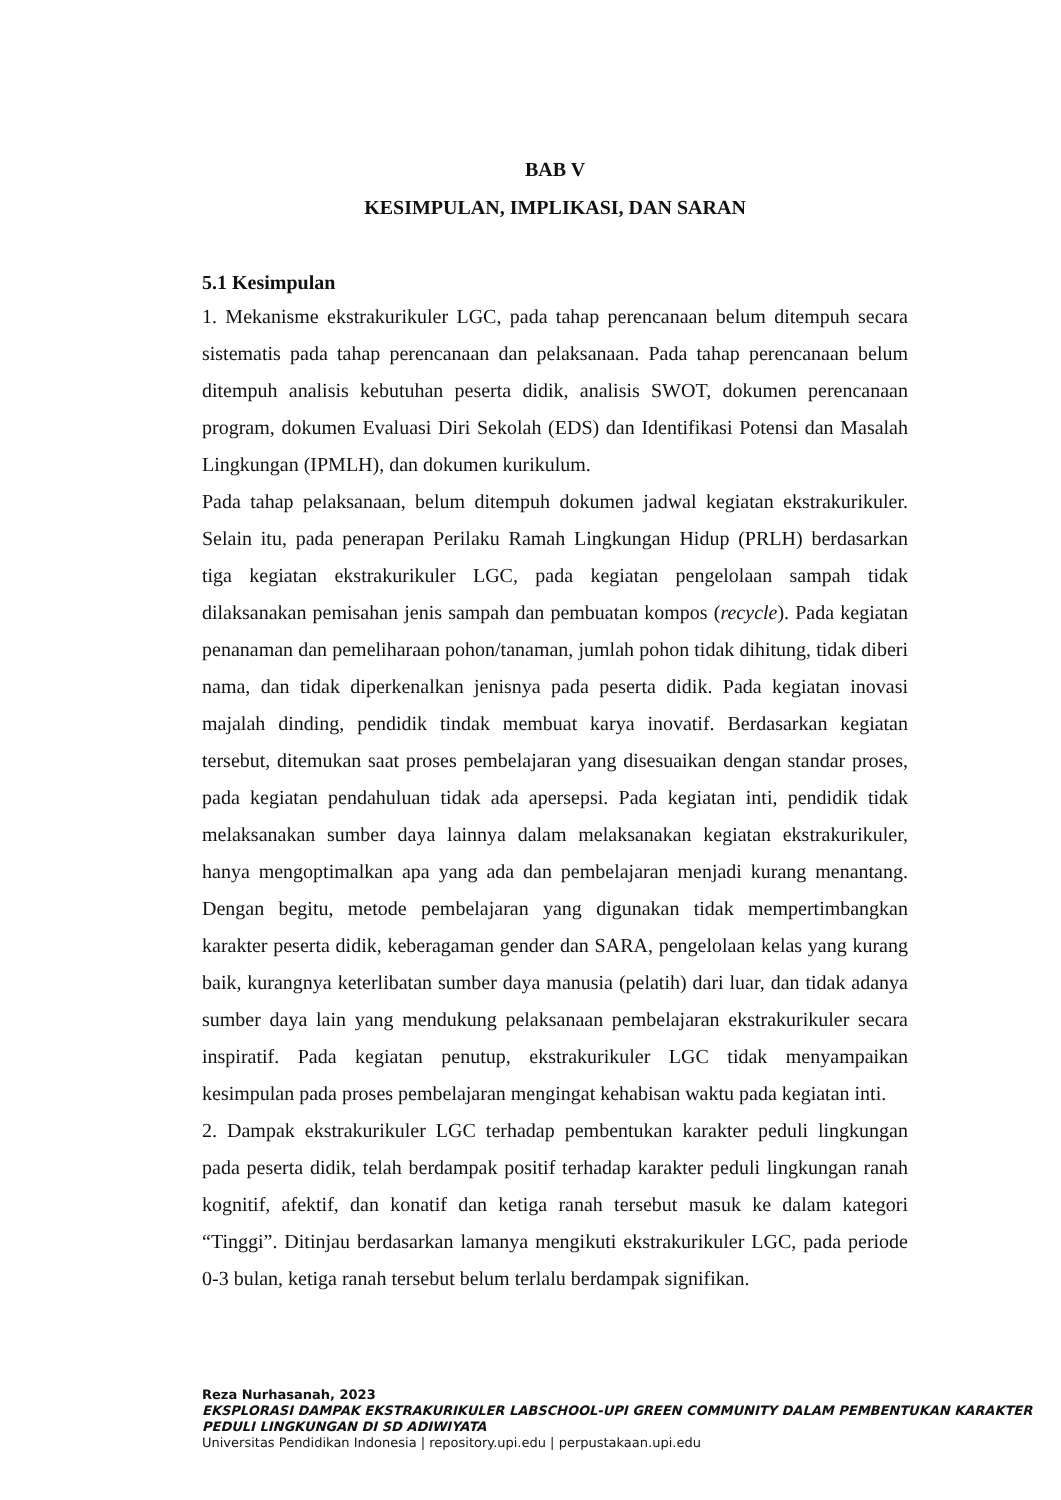BAB V
KESIMPULAN, IMPLIKASI, DAN SARAN
5.1 Kesimpulan
1. Mekanisme ekstrakurikuler LGC, pada tahap perencanaan belum ditempuh secara sistematis pada tahap perencanaan dan pelaksanaan. Pada tahap perencanaan belum ditempuh analisis kebutuhan peserta didik, analisis SWOT, dokumen perencanaan program, dokumen Evaluasi Diri Sekolah (EDS) dan Identifikasi Potensi dan Masalah Lingkungan (IPMLH), dan dokumen kurikulum.
Pada tahap pelaksanaan, belum ditempuh dokumen jadwal kegiatan ekstrakurikuler. Selain itu, pada penerapan Perilaku Ramah Lingkungan Hidup (PRLH) berdasarkan tiga kegiatan ekstrakurikuler LGC, pada kegiatan pengelolaan sampah tidak dilaksanakan pemisahan jenis sampah dan pembuatan kompos (recycle). Pada kegiatan penanaman dan pemeliharaan pohon/tanaman, jumlah pohon tidak dihitung, tidak diberi nama, dan tidak diperkenalkan jenisnya pada peserta didik. Pada kegiatan inovasi majalah dinding, pendidik tindak membuat karya inovatif. Berdasarkan kegiatan tersebut, ditemukan saat proses pembelajaran yang disesuaikan dengan standar proses, pada kegiatan pendahuluan tidak ada apersepsi. Pada kegiatan inti, pendidik tidak melaksanakan sumber daya lainnya dalam melaksanakan kegiatan ekstrakurikuler, hanya mengoptimalkan apa yang ada dan pembelajaran menjadi kurang menantang. Dengan begitu, metode pembelajaran yang digunakan tidak mempertimbangkan karakter peserta didik, keberagaman gender dan SARA, pengelolaan kelas yang kurang baik, kurangnya keterlibatan sumber daya manusia (pelatih) dari luar, dan tidak adanya sumber daya lain yang mendukung pelaksanaan pembelajaran ekstrakurikuler secara inspiratif. Pada kegiatan penutup, ekstrakurikuler LGC tidak menyampaikan kesimpulan pada proses pembelajaran mengingat kehabisan waktu pada kegiatan inti.
2. Dampak ekstrakurikuler LGC terhadap pembentukan karakter peduli lingkungan pada peserta didik, telah berdampak positif terhadap karakter peduli lingkungan ranah kognitif, afektif, dan konatif dan ketiga ranah tersebut masuk ke dalam kategori “Tinggi”. Ditinjau berdasarkan lamanya mengikuti ekstrakurikuler LGC, pada periode 0-3 bulan, ketiga ranah tersebut belum terlalu berdampak signifikan.
Reza Nurhasanah, 2023
EKSPLORASI DAMPAK EKSTRAKURIKULER LABSCHOOL-UPI GREEN COMMUNITY DALAM PEMBENTUKAN KARAKTER PEDULI LINGKUNGAN DI SD ADIWIYATA
Universitas Pendidikan Indonesia | repository.upi.edu | perpustakaan.upi.edu